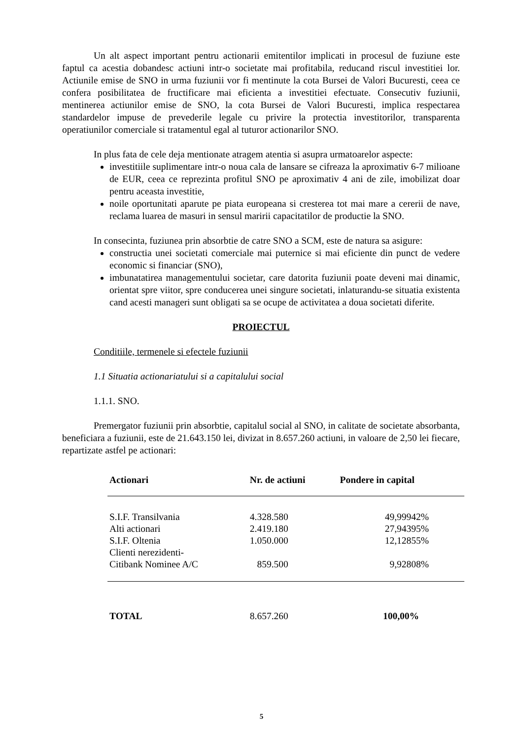Un alt aspect important pentru actionarii emitentilor implicati in procesul de fuziune este faptul ca acestia dobandesc actiuni intr-o societate mai profitabila, reducand riscul investitiei lor. Actiunile emise de SNO in urma fuziunii vor fi mentinute la cota Bursei de Valori Bucuresti, ceea ce confera posibilitatea de fructificare mai eficienta a investitiei efectuate. Consecutiv fuziunii, mentinerea actiunilor emise de SNO, la cota Bursei de Valori Bucuresti, implica respectarea standardelor impuse de prevederile legale cu privire la protectia investitorilor, transparenta operatiunilor comerciale si tratamentul egal al tuturor actionarilor SNO.
In plus fata de cele deja mentionate atragem atentia si asupra urmatoarelor aspecte:
investitiile suplimentare intr-o noua cala de lansare se cifreaza la aproximativ 6-7 milioane de EUR, ceea ce reprezinta profitul SNO pe aproximativ 4 ani de zile, imobilizat doar pentru aceasta investitie,
noile oportunitati aparute pe piata europeana si cresterea tot mai mare a cererii de nave, reclama luarea de masuri in sensul maririi capacitatilor de productie la SNO.
In consecinta, fuziunea prin absorbtie de catre SNO a SCM, este de natura sa asigure:
constructia unei societati comerciale mai puternice si mai eficiente din punct de vedere economic si financiar (SNO),
imbunatatirea managementului societar, care datorita fuziunii poate deveni mai dinamic, orientat spre viitor, spre conducerea unei singure societati, inlaturandu-se situatia existenta cand acesti manageri sunt obligati sa se ocupe de activitatea a doua societati diferite.
PROIECTUL
Conditiile, termenele si efectele fuziunii
1.1 Situatia actionariatului si a capitalului social
1.1.1. SNO.
Premergator fuziunii prin absorbtie, capitalul social al SNO, in calitate de societate absorbanta, beneficiara a fuziunii, este de 21.643.150 lei, divizat in 8.657.260 actiuni, in valoare de 2,50 lei fiecare, repartizate astfel pe actionari:
| Actionari | Nr. de actiuni | Pondere in capital |
| --- | --- | --- |
| S.I.F. Transilvania | 4.328.580 | 49,99942% |
| Alti actionari | 2.419.180 | 27,94395% |
| S.I.F. Oltenia | 1.050.000 | 12,12855% |
| Clienti nerezidenti- Citibank Nominee A/C | 859.500 | 9,92808% |
| TOTAL | 8.657.260 | 100,00% |
5